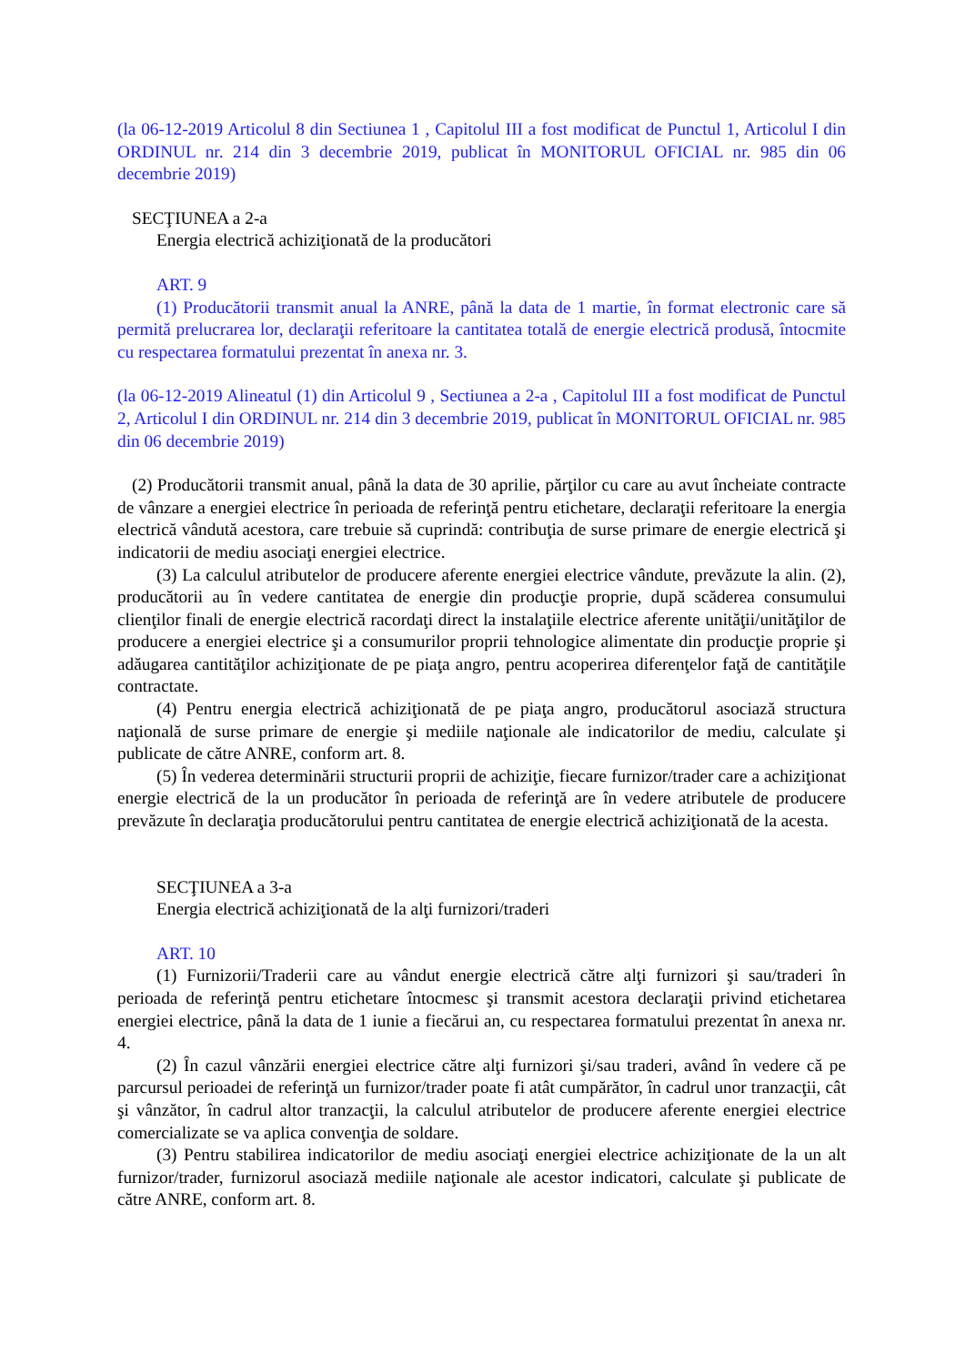(la 06-12-2019 Articolul 8 din Sectiunea 1 , Capitolul III a fost modificat de Punctul 1, Articolul I din ORDINUL nr. 214 din 3 decembrie 2019, publicat în MONITORUL OFICIAL nr. 985 din 06 decembrie 2019)
SECŢIUNEA a 2-a
Energia electrică achiziţionată de la producători
ART. 9
(1) Producătorii transmit anual la ANRE, până la data de 1 martie, în format electronic care să permită prelucrarea lor, declaraţii referitoare la cantitatea totală de energie electrică produsă, întocmite cu respectarea formatului prezentat în anexa nr. 3.
(la 06-12-2019 Alineatul (1) din Articolul 9 , Sectiunea a 2-a , Capitolul III a fost modificat de Punctul 2, Articolul I din ORDINUL nr. 214 din 3 decembrie 2019, publicat în MONITORUL OFICIAL nr. 985 din 06 decembrie 2019)
(2) Producătorii transmit anual, până la data de 30 aprilie, părţilor cu care au avut încheiate contracte de vânzare a energiei electrice în perioada de referinţă pentru etichetare, declaraţii referitoare la energia electrică vândută acestora, care trebuie să cuprindă: contribuţia de surse primare de energie electrică şi indicatorii de mediu asociaţi energiei electrice.
(3) La calculul atributelor de producere aferente energiei electrice vândute, prevăzute la alin. (2), producătorii au în vedere cantitatea de energie din producţie proprie, după scăderea consumului clienţilor finali de energie electrică racordaţi direct la instalaţiile electrice aferente unităţii/unităţilor de producere a energiei electrice şi a consumurilor proprii tehnologice alimentate din producţie proprie şi adăugarea cantităţilor achiziţionate de pe piaţa angro, pentru acoperirea diferenţelor faţă de cantităţile contractate.
(4) Pentru energia electrică achiziţionată de pe piaţa angro, producătorul asociază structura naţională de surse primare de energie şi mediile naţionale ale indicatorilor de mediu, calculate şi publicate de către ANRE, conform art. 8.
(5) În vederea determinării structurii proprii de achiziţie, fiecare furnizor/trader care a achiziţionat energie electrică de la un producător în perioada de referinţă are în vedere atributele de producere prevăzute în declaraţia producătorului pentru cantitatea de energie electrică achiziţionată de la acesta.
SECŢIUNEA a 3-a
Energia electrică achiziţionată de la alţi furnizori/traderi
ART. 10
(1) Furnizorii/Traderii care au vândut energie electrică către alţi furnizori şi sau/traderi în perioada de referinţă pentru etichetare întocmesc şi transmit acestora declaraţii privind etichetarea energiei electrice, până la data de 1 iunie a fiecărui an, cu respectarea formatului prezentat în anexa nr. 4.
(2) În cazul vânzării energiei electrice către alţi furnizori şi/sau traderi, având în vedere că pe parcursul perioadei de referinţă un furnizor/trader poate fi atât cumpărător, în cadrul unor tranzacţii, cât şi vânzător, în cadrul altor tranzacţii, la calculul atributelor de producere aferente energiei electrice comercializate se va aplica convenţia de soldare.
(3) Pentru stabilirea indicatorilor de mediu asociaţi energiei electrice achiziţionate de la un alt furnizor/trader, furnizorul asociază mediile naţionale ale acestor indicatori, calculate şi publicate de către ANRE, conform art. 8.